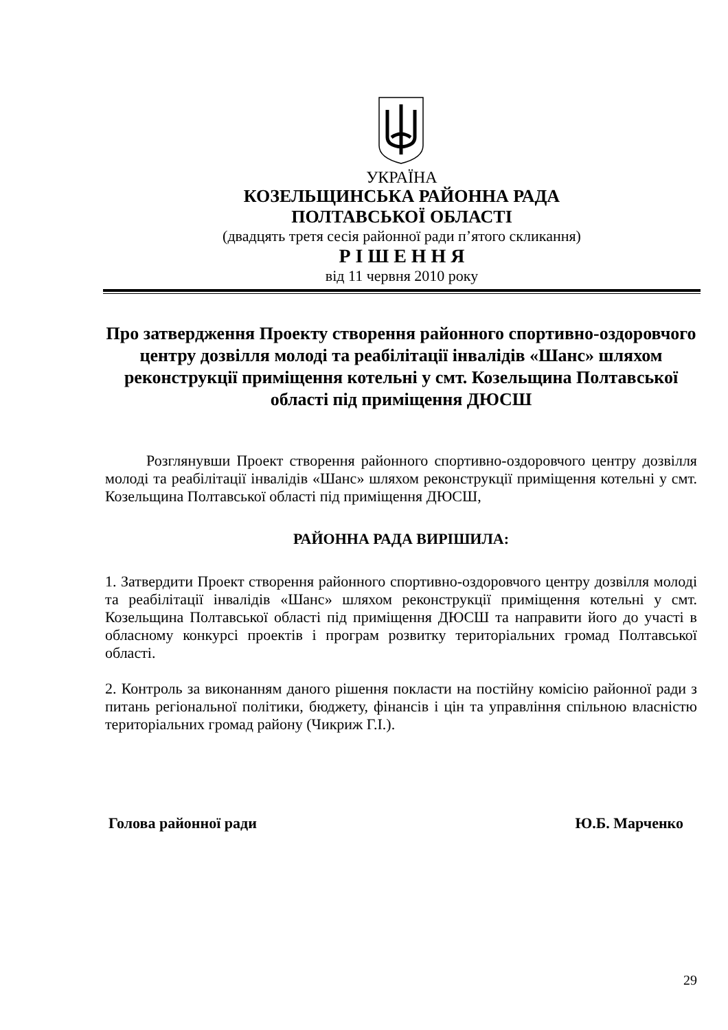УКРАЇНА
КОЗЕЛЬЩИНСЬКА РАЙОННА РАДА
ПОЛТАВСЬКОЇ ОБЛАСТІ
(двадцять третя сесія районної ради п’ятого скликання)
Р І Ш Е Н Н Я
від 11 червня 2010 року
Про затвердження Проекту створення районного спортивно-оздоровчого центру дозвілля молоді та реабілітації інвалідів «Шанс» шляхом реконструкції приміщення котельні у смт. Козельщина Полтавської області під приміщення ДЮСШ
Розглянувши Проект створення районного спортивно-оздоровчого центру дозвілля молоді та реабілітації інвалідів «Шанс» шляхом реконструкції приміщення котельні у смт. Козельщина Полтавської області під приміщення ДЮСШ,
РАЙОННА РАДА ВИРІШИЛА:
1. Затвердити Проект створення районного спортивно-оздоровчого центру дозвілля молоді та реабілітації інвалідів «Шанс» шляхом реконструкції приміщення котельні у смт. Козельщина Полтавської області під приміщення ДЮСШ та направити його до участі в обласному конкурсі проектів і програм розвитку територіальних громад Полтавської області.
2. Контроль за виконанням даного рішення покласти на постійну комісію районної ради з питань регіональної політики, бюджету, фінансів і цін та управління спільною власністю територіальних громад району (Чикриж Г.І.).
Голова районної ради Ю.Б. Марченко
29